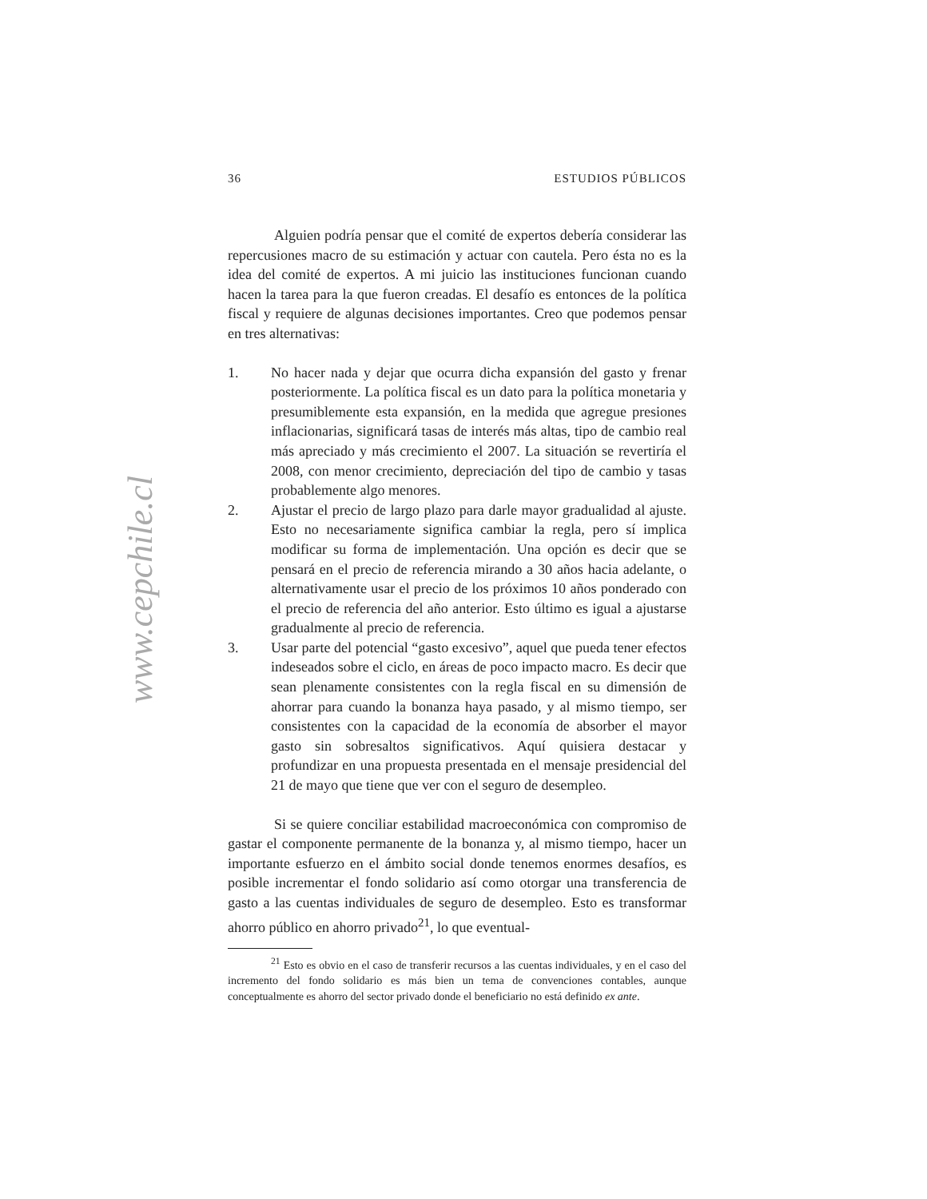www.cepchile.cl
36 ESTUDIOS PÚBLICOS
Alguien podría pensar que el comité de expertos debería considerar las repercusiones macro de su estimación y actuar con cautela. Pero ésta no es la idea del comité de expertos. A mi juicio las instituciones funcionan cuando hacen la tarea para la que fueron creadas. El desafío es entonces de la política fiscal y requiere de algunas decisiones importantes. Creo que podemos pensar en tres alternativas:
1. No hacer nada y dejar que ocurra dicha expansión del gasto y frenar posteriormente. La política fiscal es un dato para la política monetaria y presumiblemente esta expansión, en la medida que agregue presiones inflacionarias, significará tasas de interés más altas, tipo de cambio real más apreciado y más crecimiento el 2007. La situación se revertiría el 2008, con menor crecimiento, depreciación del tipo de cambio y tasas probablemente algo menores.
2. Ajustar el precio de largo plazo para darle mayor gradualidad al ajuste. Esto no necesariamente significa cambiar la regla, pero sí implica modificar su forma de implementación. Una opción es decir que se pensará en el precio de referencia mirando a 30 años hacia adelante, o alternativamente usar el precio de los próximos 10 años ponderado con el precio de referencia del año anterior. Esto último es igual a ajustarse gradualmente al precio de referencia.
3. Usar parte del potencial “gasto excesivo”, aquel que pueda tener efectos indeseados sobre el ciclo, en áreas de poco impacto macro. Es decir que sean plenamente consistentes con la regla fiscal en su dimensión de ahorrar para cuando la bonanza haya pasado, y al mismo tiempo, ser consistentes con la capacidad de la economía de absorber el mayor gasto sin sobresaltos significativos. Aquí quisiera destacar y profundizar en una propuesta presentada en el mensaje presidencial del 21 de mayo que tiene que ver con el seguro de desempleo.
Si se quiere conciliar estabilidad macroeconómica con compromiso de gastar el componente permanente de la bonanza y, al mismo tiempo, hacer un importante esfuerzo en el ámbito social donde tenemos enormes desafíos, es posible incrementar el fondo solidario así como otorgar una transferencia de gasto a las cuentas individuales de seguro de desempleo. Esto es transformar ahorro público en ahorro privado<sup>21</sup>, lo que eventual-
<sup>21</sup> Esto es obvio en el caso de transferir recursos a las cuentas individuales, y en el caso del incremento del fondo solidario es más bien un tema de convenciones contables, aunque conceptualmente es ahorro del sector privado donde el beneficiario no está definido ex ante.